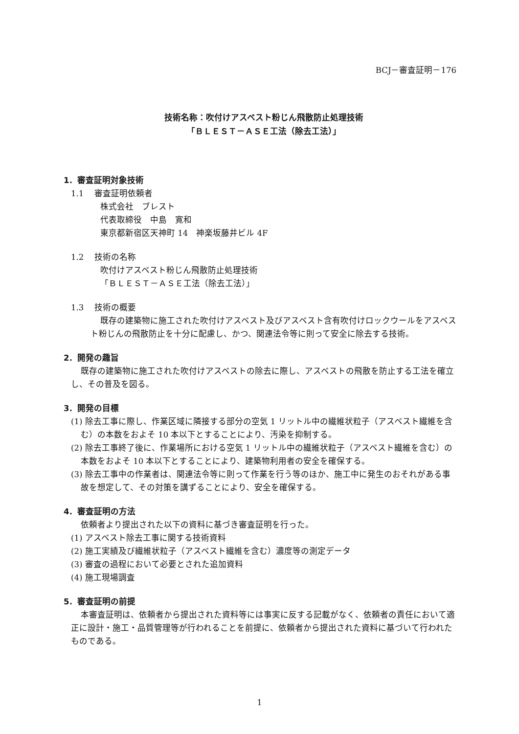BCJ－審査証明－176
技術名称：吹付けアスベスト粉じん飛散防止処理技術
「ＢＬＥＳＴ－ＡＳＥ工法（除去工法）」
1．審査証明対象技術
1.1　 審査証明依頼者
株式会社　ブレスト
代表取締役　中島　寛和
東京都新宿区天神町 14　神楽坂藤井ビル 4F
1.2　 技術の名称
吹付けアスベスト粉じん飛散防止処理技術
「ＢＬＥＳＴ－ＡＳＥ工法（除去工法）」
1.3　 技術の概要
既存の建築物に施工された吹付けアスベスト及びアスベスト含有吹付けロックウールをアスベスト粉じんの飛散防止を十分に配慮し、かつ、関連法令等に則って安全に除去する技術。
2．開発の趣旨
既存の建築物に施工された吹付けアスベストの除去に際し、アスベストの飛散を防止する工法を確立し、その普及を図る。
3．開発の目標
(1) 除去工事に際し、作業区域に隣接する部分の空気 1 リットル中の繊維状粒子（アスベスト繊維を含む）の本数をおよそ 10 本以下とすることにより、汚染を抑制する。
(2) 除去工事終了後に、作業場所における空気 1 リットル中の繊維状粒子（アスベスト繊維を含む）の本数をおよそ 10 本以下とすることにより、建築物利用者の安全を確保する。
(3) 除去工事中の作業者は、関連法令等に則って作業を行う等のほか、施工中に発生のおそれがある事故を想定して、その対策を講ずることにより、安全を確保する。
4．審査証明の方法
依頼者より提出された以下の資料に基づき審査証明を行った。
(1) アスベスト除去工事に関する技術資料
(2) 施工実績及び繊維状粒子（アスベスト繊維を含む）濃度等の測定データ
(3) 審査の過程において必要とされた追加資料
(4) 施工現場調査
5．審査証明の前提
本審査証明は、依頼者から提出された資料等には事実に反する記載がなく、依頼者の責任において適正に設計・施工・品質管理等が行われることを前提に、依頼者から提出された資料に基づいて行われたものである。
1